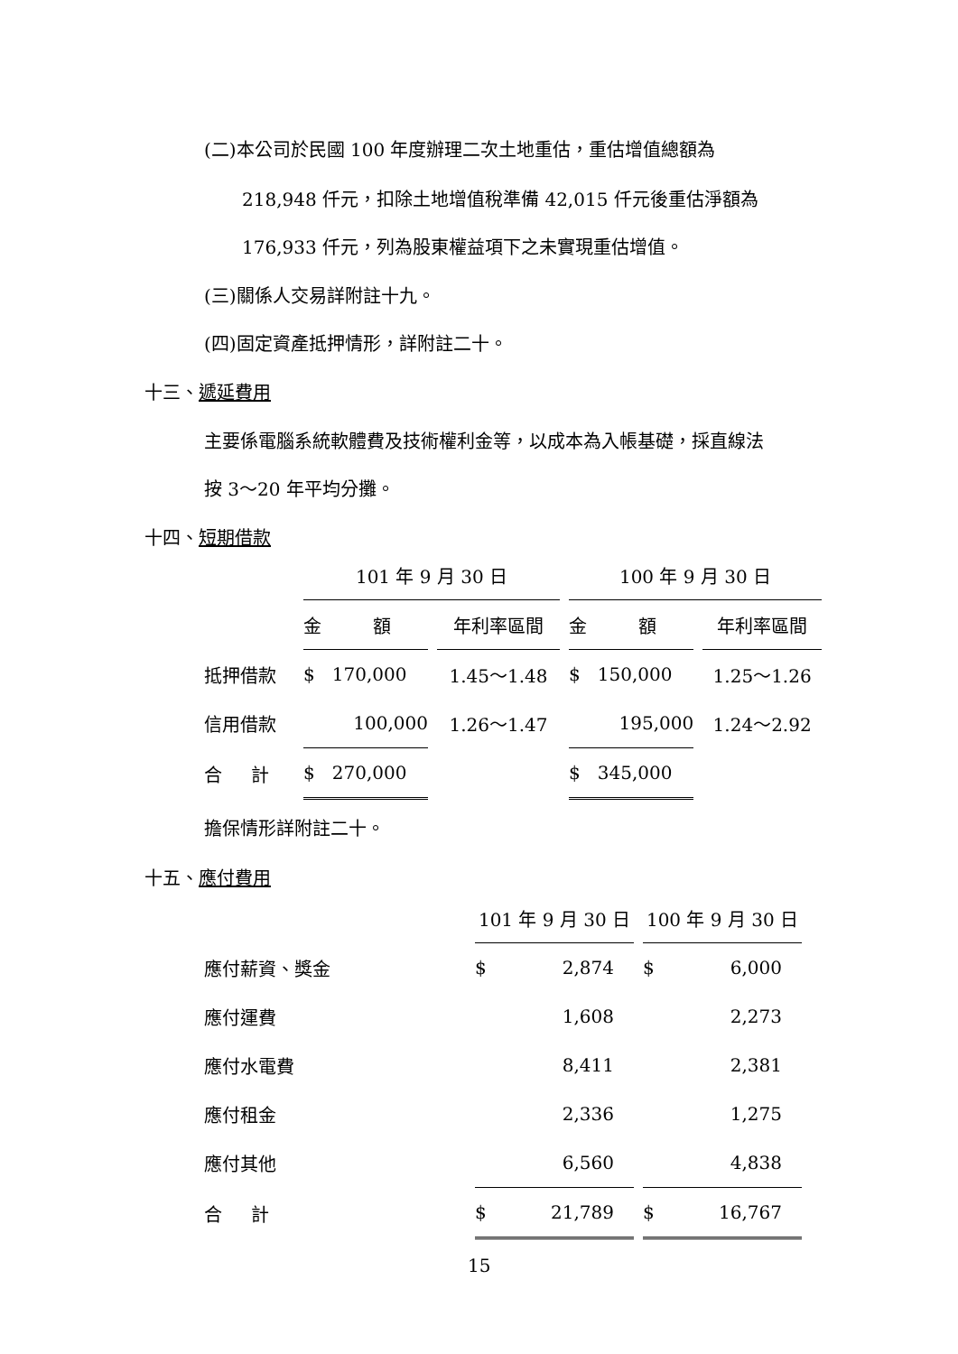(二)本公司於民國 100 年度辦理二次土地重估，重估增值總額為
218,948 仟元，扣除土地增值稅準備 42,015 仟元後重估淨額為
176,933 仟元，列為股東權益項下之未實現重估增值。
(三)關係人交易詳附註十九。
(四)固定資產抵押情形，詳附註二十。
十三、遞延費用
主要係電腦系統軟體費及技術權利金等，以成本為入帳基礎，採直線法
按 3～20 年平均分攤。
十四、短期借款
| | 101 年 9 月 30 日 | | 100 年 9 月 30 日 | |
| | 金 額 | 年利率區間 | 金 額 | 年利率區間 |
| 抵押借款 | $ 170,000 | 1.45～1.48 | $ 150,000 | 1.25～1.26 |
| 信用借款 | 100,000 | 1.26～1.47 | 195,000 | 1.24～2.92 |
| 合 計 | $ 270,000 | | $ 345,000 | |
擔保情形詳附註二十。
十五、應付費用
| | 101 年 9 月 30 日 | 100 年 9 月 30 日 |
| 應付薪資、獎金 | $ 2,874 | $ 6,000 |
| 應付運費 | 1,608 | 2,273 |
| 應付水電費 | 8,411 | 2,381 |
| 應付租金 | 2,336 | 1,275 |
| 應付其他 | 6,560 | 4,838 |
| 合 計 | $ 21,789 | $ 16,767 |
15